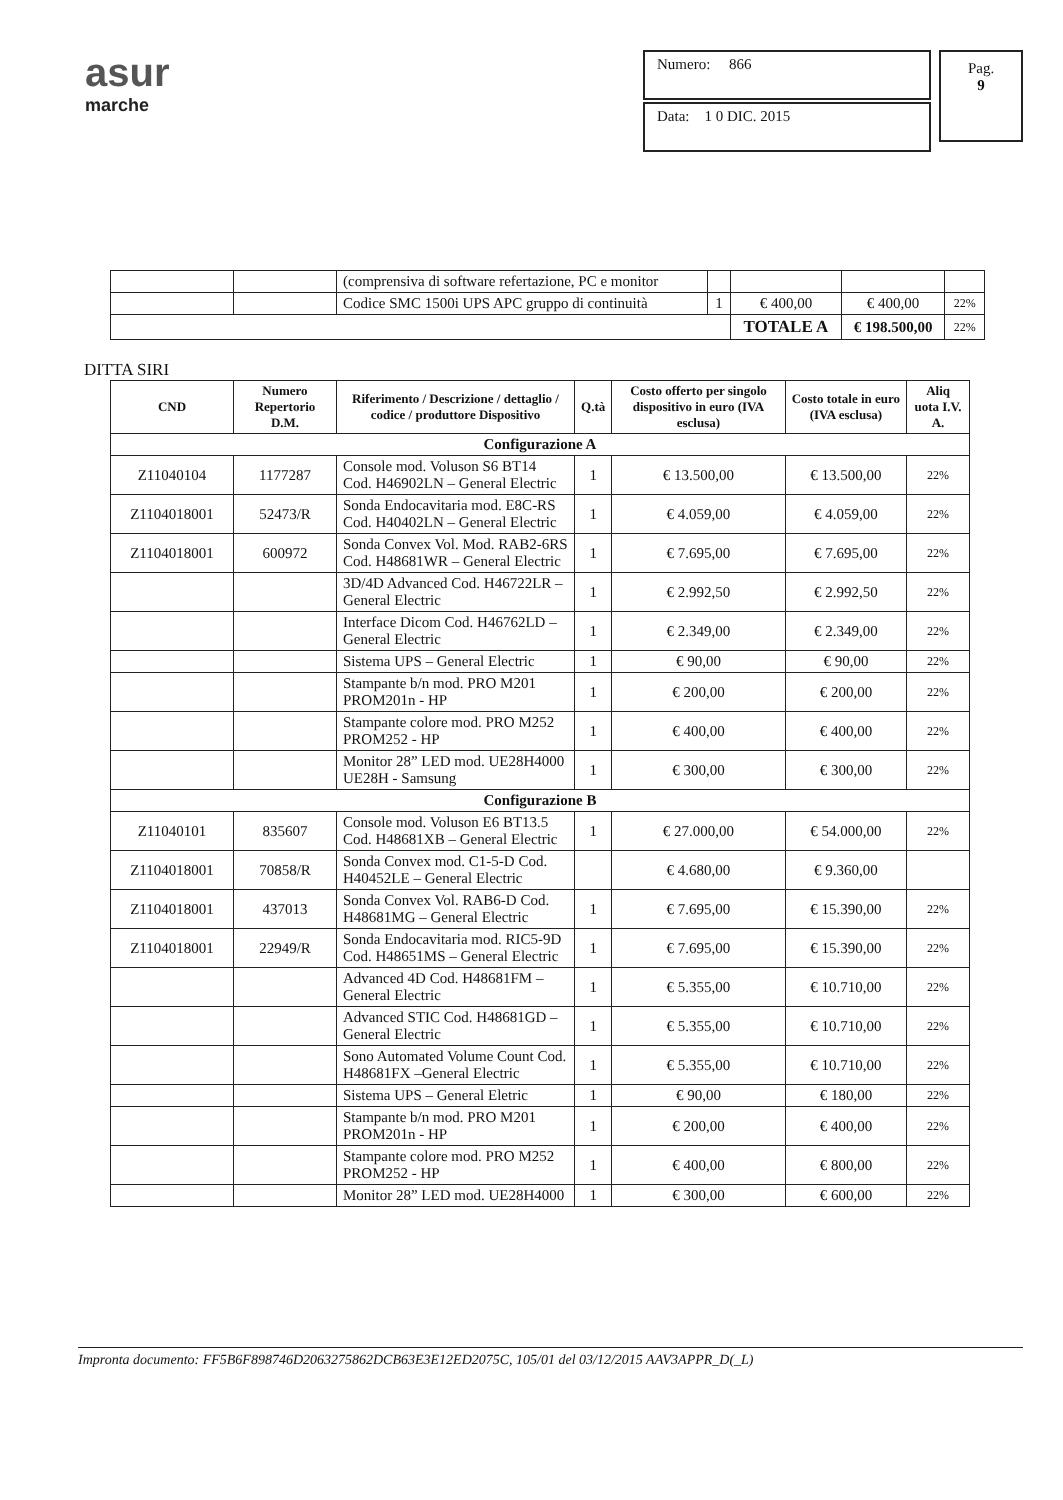asur
marche
Numero: 866
Data: 1 0 DIC. 2015
Pag.
9
| | | (comprensiva di software refertazione, PC e monitor | | | | |
| | | Codice SMC 1500i UPS APC gruppo di continuità | 1 | € 400,00 | € 400,00 | 22% |
| | | | | TOTALE A | € 198.500,00 | 22% |
DITTA SIRI
| CND | Numero Repertorio D.M. | Riferimento / Descrizione / dettaglio / codice / produttore Dispositivo | Q.tà | Costo offerto per singolo dispositivo in euro (IVA esclusa) | Costo totale in euro (IVA esclusa) | Aliq uota I.V. A. |
| --- | --- | --- | --- | --- | --- | --- |
| Configurazione A | | | | | | |
| Z11040104 | 1177287 | Console mod. Voluson S6 BT14 Cod. H46902LN – General Electric | 1 | € 13.500,00 | € 13.500,00 | 22% |
| Z1104018001 | 52473/R | Sonda Endocavitaria mod. E8C-RS Cod. H40402LN – General Electric | 1 | € 4.059,00 | € 4.059,00 | 22% |
| Z1104018001 | 600972 | Sonda Convex Vol. Mod. RAB2-6RS Cod. H48681WR – General Electric | 1 | € 7.695,00 | € 7.695,00 | 22% |
| | | 3D/4D Advanced Cod. H46722LR – General Electric | 1 | € 2.992,50 | € 2.992,50 | 22% |
| | | Interface Dicom Cod. H46762LD – General Electric | 1 | € 2.349,00 | € 2.349,00 | 22% |
| | | Sistema UPS – General Electric | 1 | € 90,00 | € 90,00 | 22% |
| | | Stampante b/n mod. PRO M201 PROM201n - HP | 1 | € 200,00 | € 200,00 | 22% |
| | | Stampante colore mod. PRO M252 PROM252 - HP | 1 | € 400,00 | € 400,00 | 22% |
| | | Monitor 28” LED mod. UE28H4000 UE28H - Samsung | 1 | € 300,00 | € 300,00 | 22% |
| Configurazione B | | | | | | |
| Z11040101 | 835607 | Console mod. Voluson E6 BT13.5 Cod. H48681XB – General Electric | 1 | € 27.000,00 | € 54.000,00 | 22% |
| Z1104018001 | 70858/R | Sonda Convex mod. C1-5-D Cod. H40452LE – General Electric | | € 4.680,00 | € 9.360,00 | |
| Z1104018001 | 437013 | Sonda Convex Vol. RAB6-D Cod. H48681MG – General Electric | 1 | € 7.695,00 | € 15.390,00 | 22% |
| Z1104018001 | 22949/R | Sonda Endocavitaria mod. RIC5-9D Cod. H48651MS – General Electric | 1 | € 7.695,00 | € 15.390,00 | 22% |
| | | Advanced 4D Cod. H48681FM – General Electric | 1 | € 5.355,00 | € 10.710,00 | 22% |
| | | Advanced STIC Cod. H48681GD – General Electric | 1 | € 5.355,00 | € 10.710,00 | 22% |
| | | Sono Automated Volume Count Cod. H48681FX –General Electric | 1 | € 5.355,00 | € 10.710,00 | 22% |
| | | Sistema UPS – General Eletric | 1 | € 90,00 | € 180,00 | 22% |
| | | Stampante b/n mod. PRO M201 PROM201n - HP | 1 | € 200,00 | € 400,00 | 22% |
| | | Stampante colore mod. PRO M252 PROM252 - HP | 1 | € 400,00 | € 800,00 | 22% |
| | | Monitor 28” LED mod. UE28H4000 | 1 | € 300,00 | € 600,00 | 22% |
Impronta documento: FF5B6F898746D2063275862DCB63E3E12ED2075C, 105/01 del 03/12/2015 AAV3APPR_D(_L)